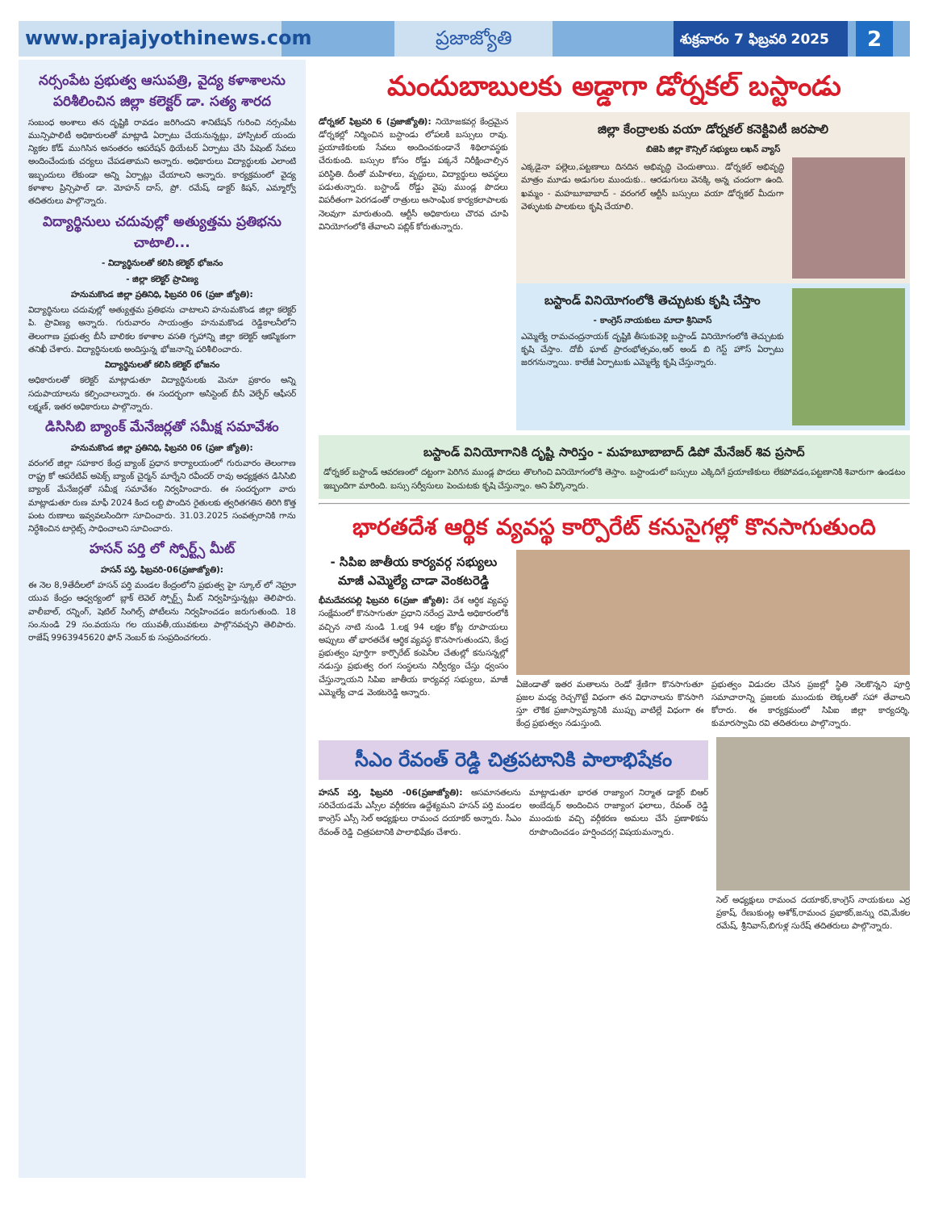www.prajajyothinews.com
ప్రజాజ్యోతి
శుక్రవారం 7 ఫిబ్రవరి 2025
2
నర్సంపేట ప్రభుత్వ ఆసుపత్రి, వైద్య కళాశాలను పరిశీలించిన జిల్లా కలెక్టర్ డా. సత్య శారద
సంబంధ అంశాలు తన దృష్టికి రావడం జరిగిందని శానిటేషన్ గురించి నర్సంపేట మున్సిపాలిటీ అధికారులతో మాట్లాడి ఏర్పాటు చేయనున్నట్లు, హాస్పిటల్ యందు న్యికల కోడ్ ముగిసిన అనంతరం ఆపరేషన్ థియేటర్ ఏర్పాటు చేసి పేషెంట్ సేవలు అందించేందుకు చర్యలు చేపడతామని అన్నారు. అధికారులు విద్యార్థులకు ఎలాంటి ఇబ్బందులు లేకుండా అన్ని ఏర్పాట్లు చేయాలని అన్నారు. కార్యక్రమంలో వైద్య కళాశాల ప్రిన్సిపాల్ డా. మోహన్ దాస్, ప్రో. రమేష్, డాక్టర్ కిషన్, ఎమ్మార్వో తదితరులు పాల్గొన్నారు.
విద్యార్థినులు చదువుల్లో అత్యుత్తమ ప్రతిభను చాటాలి...
- విద్యార్థినులతో కలిసి కలెక్టర్ భోజనం
- జిల్లా కలెక్టర్ ప్రావిణ్య
హనుమకొండ జిల్లా ప్రతినిధి, ఫిబ్రవరి 06 (ప్రజా జ్యోతి):
విద్యార్థినులు చదువుల్లో అత్యుత్తమ ప్రతిభను చాటాలని హనుమకొండ జిల్లా కలెక్టర్ పి. ప్రావిణ్య అన్నారు. గురువారం సాయంత్రం హనుమకొండ రెడ్డికాలనీలోని తెలంగాణ ప్రభుత్వ బీసీ బాలికల కళాశాల వసతి గృహాన్ని జిల్లా కలెక్టర్ ఆకస్మికంగా తనిఖీ చేశారు. విద్యార్థినులకు అందిస్తున్న భోజనాన్ని పరిశీలించారు.
విద్యార్థినులతో కలిసి కలెక్టర్ భోజనం
అధికారులతో కలెక్టర్ మాట్లాడుతూ విద్యార్థినులకు మెనూ ప్రకారం అన్ని సదుపాయాలను కల్పించాలన్నారు. ఈ సందర్భంగా అసిస్టెంట్ బీసీ వెల్ఫేర్ ఆఫీసర్ లక్ష్మణ్, ఇతర అధికారులు పాల్గొన్నారు.
డిసిసిబి బ్యాంక్ మేనేజర్లతో సమీక్ష సమావేశం
హనుమకొండ జిల్లా ప్రతినిధి, ఫిబ్రవరి 06 (ప్రజా జ్యోతి):
వరంగల్ జిల్లా సహకార కేంద్ర బ్యాంక్ ప్రధాన కార్యాలయంలో గురువారం తెలంగాణ రాష్ట్ర కో ఆపరేటివ్ అపెక్స్ బ్యాంక్ చైర్మన్ మార్నేని రవీందర్ రావు అధ్యక్షతన డిసిసిబి బ్యాంక్ మేనేజర్లతో సమీక్ష సమావేశం నిర్వహించారు. ఈ సందర్భంగా వారు మాట్లాడుతూ రుణ మాఫీ 2024 కింద లబ్ది పొందిన రైతులకు త్వరితగతిన తిరిగి కొత్త పంట రుణాలు ఇవ్వవలసిందిగా సూచించారు. 31.03.2025 సంవత్సరానికి గాను నిర్ధేశించిన టార్గెట్స్ సాధించాలని సూచించారు.
హసన్ పర్తి లో స్పోర్ట్స్ మీట్
హసన్ పర్తి, ఫిబ్రవరి-06(ప్రజాజ్యోతి):
ఈ నెల 8,9తేదీలలో హసన్ పర్తి మండల కేంద్రంలోని ప్రభుత్వ హై స్కూల్ లో నెహ్రూ యువ కేంద్రం ఆధ్వర్యంలో బ్లాక్ లెవెల్ స్పోర్ట్స్ మీట్ నిర్వహిస్తున్నట్లు తెలిపారు. వాలీబాల్, రన్నింగ్, షెటిల్ సింగిల్స్ పోటీలను నిర్వహించడం జరుగుతుంది. 18 సం.నుండి 29 సం.వయసు గల యువతీ,యువకులు పాల్గొనవచ్చని తెలిపారు. రాజేష్ 9963945620 ఫోన్ నెంబర్ కు సంప్రదించగలరు.
మందుబాబులకు అడ్డాగా డోర్నకల్ బస్టాండు
డోర్నకల్ ఫిబ్రవరి 6 (ప్రజాజ్యోతి): నియోజకవర్గ కేంద్రమైన డోర్నకల్లో నిర్మించిన బస్టాండు లోపలకి బస్సులు రావు. ప్రయాణికులకు సేవలు అందించకుండానే శిథిలావస్థకు చేరుకుంది. బస్సుల కోసం రోడ్డు పక్కనే నిరీక్షించాల్సిన పరిస్థితి. దీంతో మహిళలు, వృద్ధులు, విద్యార్థులు అవస్థలు పడుతున్నారు. బస్టాండ్ రోడ్డు వైపు ముండ్ల పొదలు విపరీతంగా పెరగడంతో రాత్రులు అసాంఘిక కార్యకలాపాలకు నెలవుగా మారుతుంది. ఆర్టీసీ అధికారులు చొరవ చూపి వినియోగంలోకి తేవాలని పబ్లిక్ కోరుతున్నారు.
జిల్లా కేంద్రాలకు వయా డోర్నకల్ కనెక్టివిటీ జరపాలి
బిజెపి జిల్లా కౌన్సిల్ సభ్యులు లఖన్ వ్యాస్
ఎక్కడైనా పల్లెలు,పట్టణాలు దినదిన అభివృద్ధి చెందుతాయి. డోర్నకల్ అభివృద్ధి మాత్రం మూడు అడుగుల ముందుకు.. ఆరడుగులు వెనక్కి అన్న చందంగా ఉంది. ఖమ్మం - మహబూబాబాద్ - వరంగల్ ఆర్టీసీ బస్సులు వయా డోర్నకల్ మీదుగా వెళ్ళుటకు పాలకులు కృషి చేయాలి.
బస్టాండ్ వినియోగంలోకి తెచ్చుటకు కృషి చేస్తాం
- కాంగ్రెస్ నాయకులు మాదా శ్రీనివాస్
ఎమ్మెల్యే రామచంద్రనాయక్ దృష్టికి తీసుకువెళ్లి బస్టాండ్ వినియోగంలోకి తెచ్చుటకు కృషి చేస్తాం. దోబీ ఘాట్ ప్రారంభోత్సవం,ఆర్ అండ్ బి గెస్ట్ హౌస్ ఏర్పాటు జరగనున్నాయి. కాలేజీ ఏర్పాటుకు ఎమ్మెల్యే కృషి చేస్తున్నారు.
బస్టాండ్ వినియోగానికి దృష్టి సారిస్తం - మహబూబాబాద్ డిపో మేనేజర్ శివ ప్రసాద్
డోర్నకల్ బస్టాండ్ ఆవరణంలో దట్టంగా పెరిగిన ముండ్ల పొదలు తొలగించి వినియోగంలోకి తెస్తాం. బస్టాండులో బస్సులు ఎక్కిదిగే ప్రయాణికులు లేకపోవడం,పట్టణానికి శివారుగా ఉండటం ఇబ్బందిగా మారింది. బస్సు సర్వీసులు పెంచుటకు కృషి చేస్తున్నాం. అని పేర్కొన్నారు.
భారతదేశ ఆర్థిక వ్యవస్థ కార్పొరేట్ కనుసైగల్లో కొనసాగుతుంది
- సిపిఐ జాతీయ కార్యవర్గ సభ్యులు మాజీ ఎమ్మెల్యే చాడా వెంకటరెడ్డి
భీమదేవరపల్లి ఫిబ్రవరి 6(ప్రజా జ్యోతి): దేశ ఆర్థిక వ్యవస్థ సంక్షేమంలో కొనసాగుతూ ప్రధాని నరేంద్ర మోడీ అధికారంలోకి వచ్చిన నాటి నుండి 1.లక్ష 94 లక్షల కోట్ల రూపాయలు అప్పులు తో భారతదేశ ఆర్థిక వ్యవస్థ కొనసాగుతుందని, కేంద్ర ప్రభుత్వం పూర్తిగా కార్పొరేట్ కంపెనీల చేతుల్లో కనుసన్నల్లో నడుస్తు ప్రభుత్వ రంగ సంస్థలను నిర్వీర్యం చేస్తు ధ్వంసం చేస్తున్నాయని సిపిఐ జాతీయ కార్యవర్గ సభ్యులు, మాజీ ఎమ్మెల్యే చాడ వెంకటరెడ్డి అన్నారు.
ఏజెండాతో ఇతర మతాలను రెండో శ్రేణిగా కొనసాగుతూ ప్రజల మధ్య రెచ్చగొట్టే విధంగా తన విధానాలను కొనసాగి స్తూ లౌకిక ప్రజాస్వామ్యానికి ముప్పు వాటిల్లే విధంగా ఈ కేంద్ర ప్రభుత్వం నడుస్తుంది.
ప్రభుత్వం విడుదల చేసిన ప్రజల్లో స్థితి నెలకొన్నని పూర్తి సమాచారాన్ని ప్రజలకు ముందుకు లెక్కలతో సహా తేవాలని కోరారు. ఈ కార్యక్రమంలో సిపిఐ జిల్లా కార్యదర్శి, కుమారస్వామి రవి తదితరులు పాల్గొన్నారు.
సీఎం రేవంత్ రెడ్డి చిత్రపటానికి పాలాభిషేకం
హసన్ పర్తి, ఫిబ్రవరి -06(ప్రజాజ్యోతి): అసమానతలను సరిచేయడమే ఎస్సీల వర్గీకరణ ఉద్దేశ్యమని హసన్ పర్తి మండల కాంగ్రెస్ ఎస్సీ సెల్ అధ్యక్షులు రామంచ దయాకర్ అన్నారు. సీఎం రేవంత్ రెడ్డి చిత్రపటానికి పాలాభిషేకం చేశారు.
మాట్లాడుతూ భారత రాజ్యాంగ నిర్మాత డాక్టర్ బిఆర్ అంబేద్కర్ అందించిన రాజ్యాంగ ఫలాలు, రేవంత్ రెడ్డి ముందుకు వచ్చి వర్గీకరణ అమలు చేసే ప్రణాళికను రూపొందించడం హర్షించదగ్గ విషయమన్నారు.
సెల్ అధ్యక్షులు రామంచ దయాకర్,కాంగ్రెస్ నాయకులు ఎర్ర ప్రకాష్, రేణుకుంట్ల అశోక్,రామంచ ప్రభాకర్,జన్ను రవి,మేకల రమేష్, శ్రీనివాస్,బిగుళ్ల సురేష్ తదితరులు పాల్గొన్నారు.